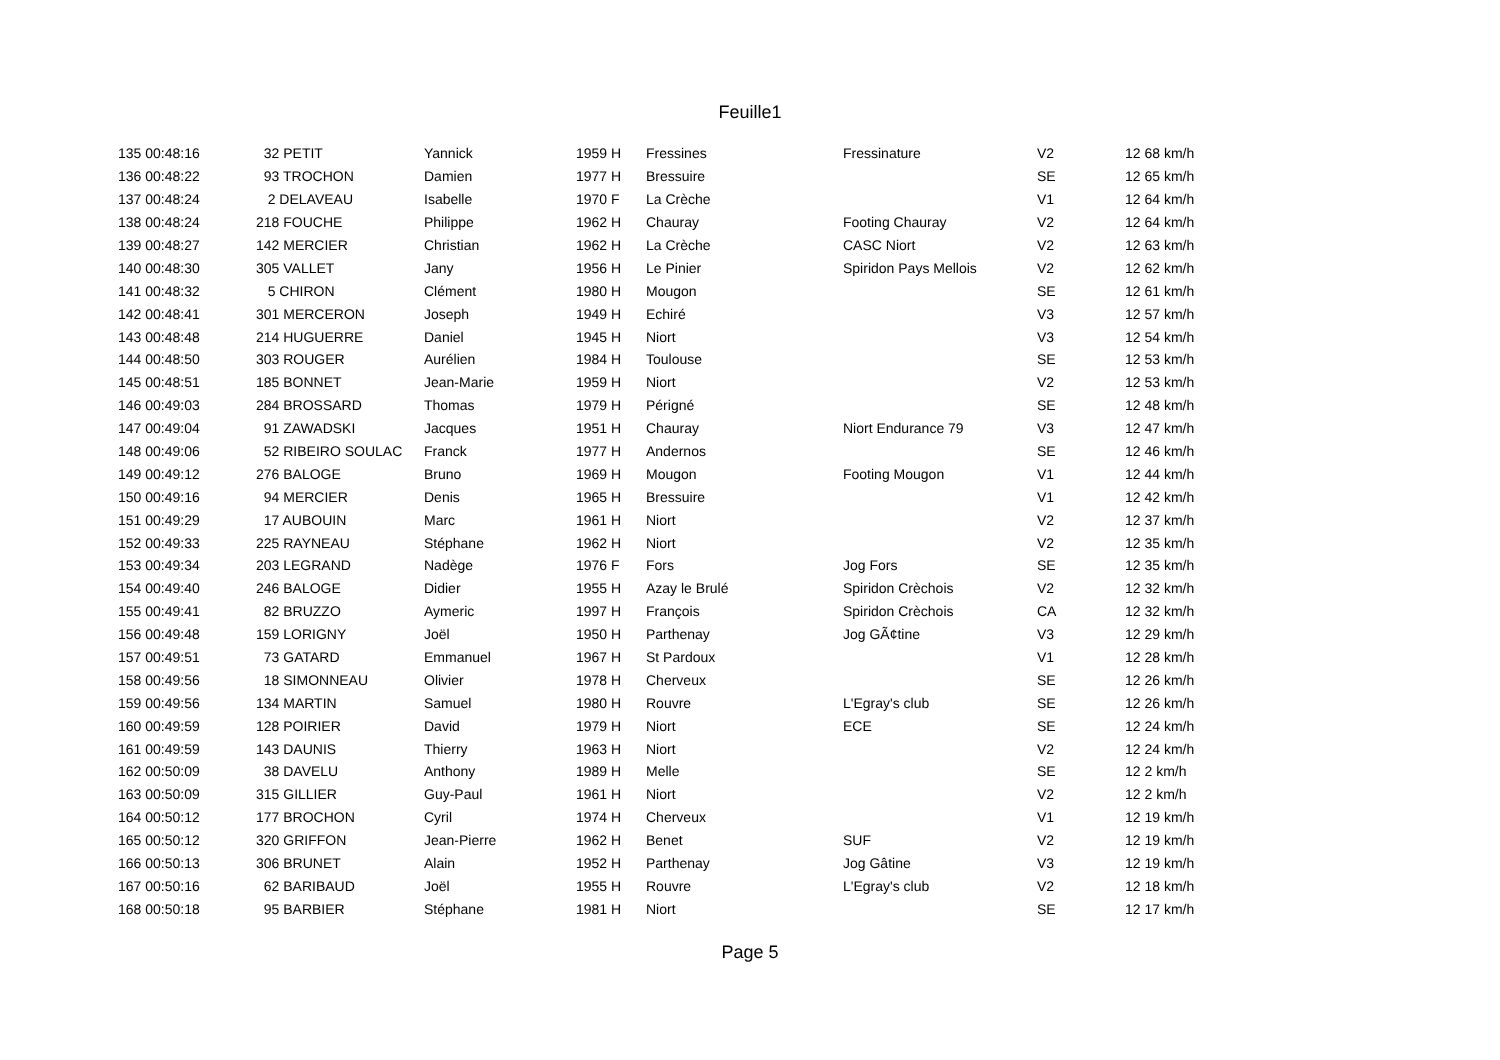Feuille1
| 135 00:48:16 | 32 PETIT | Yannick | 1959 H | Fressines | Fressinature | V2 | 12 68 km/h |
| 136 00:48:22 | 93 TROCHON | Damien | 1977 H | Bressuire | | SE | 12 65 km/h |
| 137 00:48:24 | 2 DELAVEAU | Isabelle | 1970 F | La Crèche | | V1 | 12 64 km/h |
| 138 00:48:24 | 218 FOUCHE | Philippe | 1962 H | Chauray | Footing Chauray | V2 | 12 64 km/h |
| 139 00:48:27 | 142 MERCIER | Christian | 1962 H | La Crèche | CASC Niort | V2 | 12 63 km/h |
| 140 00:48:30 | 305 VALLET | Jany | 1956 H | Le Pinier | Spiridon Pays Mellois | V2 | 12 62 km/h |
| 141 00:48:32 | 5 CHIRON | Clément | 1980 H | Mougon | | SE | 12 61 km/h |
| 142 00:48:41 | 301 MERCERON | Joseph | 1949 H | Echiré | | V3 | 12 57 km/h |
| 143 00:48:48 | 214 HUGUERRE | Daniel | 1945 H | Niort | | V3 | 12 54 km/h |
| 144 00:48:50 | 303 ROUGER | Aurélien | 1984 H | Toulouse | | SE | 12 53 km/h |
| 145 00:48:51 | 185 BONNET | Jean-Marie | 1959 H | Niort | | V2 | 12 53 km/h |
| 146 00:49:03 | 284 BROSSARD | Thomas | 1979 H | Périgné | | SE | 12 48 km/h |
| 147 00:49:04 | 91 ZAWADSKI | Jacques | 1951 H | Chauray | Niort Endurance 79 | V3 | 12 47 km/h |
| 148 00:49:06 | 52 RIBEIRO SOULAC | Franck | 1977 H | Andernos | | SE | 12 46 km/h |
| 149 00:49:12 | 276 BALOGE | Bruno | 1969 H | Mougon | Footing Mougon | V1 | 12 44 km/h |
| 150 00:49:16 | 94 MERCIER | Denis | 1965 H | Bressuire | | V1 | 12 42 km/h |
| 151 00:49:29 | 17 AUBOUIN | Marc | 1961 H | Niort | | V2 | 12 37 km/h |
| 152 00:49:33 | 225 RAYNEAU | Stéphane | 1962 H | Niort | | V2 | 12 35 km/h |
| 153 00:49:34 | 203 LEGRAND | Nadège | 1976 F | Fors | Jog Fors | SE | 12 35 km/h |
| 154 00:49:40 | 246 BALOGE | Didier | 1955 H | Azay le Brulé | Spiridon Crèchois | V2 | 12 32 km/h |
| 155 00:49:41 | 82 BRUZZO | Aymeric | 1997 H | François | Spiridon Crèchois | CA | 12 32 km/h |
| 156 00:49:48 | 159 LORIGNY | Joël | 1950 H | Parthenay | Jog GÃ¢tine | V3 | 12 29 km/h |
| 157 00:49:51 | 73 GATARD | Emmanuel | 1967 H | St Pardoux | | V1 | 12 28 km/h |
| 158 00:49:56 | 18 SIMONNEAU | Olivier | 1978 H | Cherveux | | SE | 12 26 km/h |
| 159 00:49:56 | 134 MARTIN | Samuel | 1980 H | Rouvre | L'Egray's club | SE | 12 26 km/h |
| 160 00:49:59 | 128 POIRIER | David | 1979 H | Niort | ECE | SE | 12 24 km/h |
| 161 00:49:59 | 143 DAUNIS | Thierry | 1963 H | Niort | | V2 | 12 24 km/h |
| 162 00:50:09 | 38 DAVELU | Anthony | 1989 H | Melle | | SE | 12 2 km/h |
| 163 00:50:09 | 315 GILLIER | Guy-Paul | 1961 H | Niort | | V2 | 12 2 km/h |
| 164 00:50:12 | 177 BROCHON | Cyril | 1974 H | Cherveux | | V1 | 12 19 km/h |
| 165 00:50:12 | 320 GRIFFON | Jean-Pierre | 1962 H | Benet | SUF | V2 | 12 19 km/h |
| 166 00:50:13 | 306 BRUNET | Alain | 1952 H | Parthenay | Jog Gâtine | V3 | 12 19 km/h |
| 167 00:50:16 | 62 BARIBAUD | Joël | 1955 H | Rouvre | L'Egray's club | V2 | 12 18 km/h |
| 168 00:50:18 | 95 BARBIER | Stéphane | 1981 H | Niort | | SE | 12 17 km/h |
Page 5